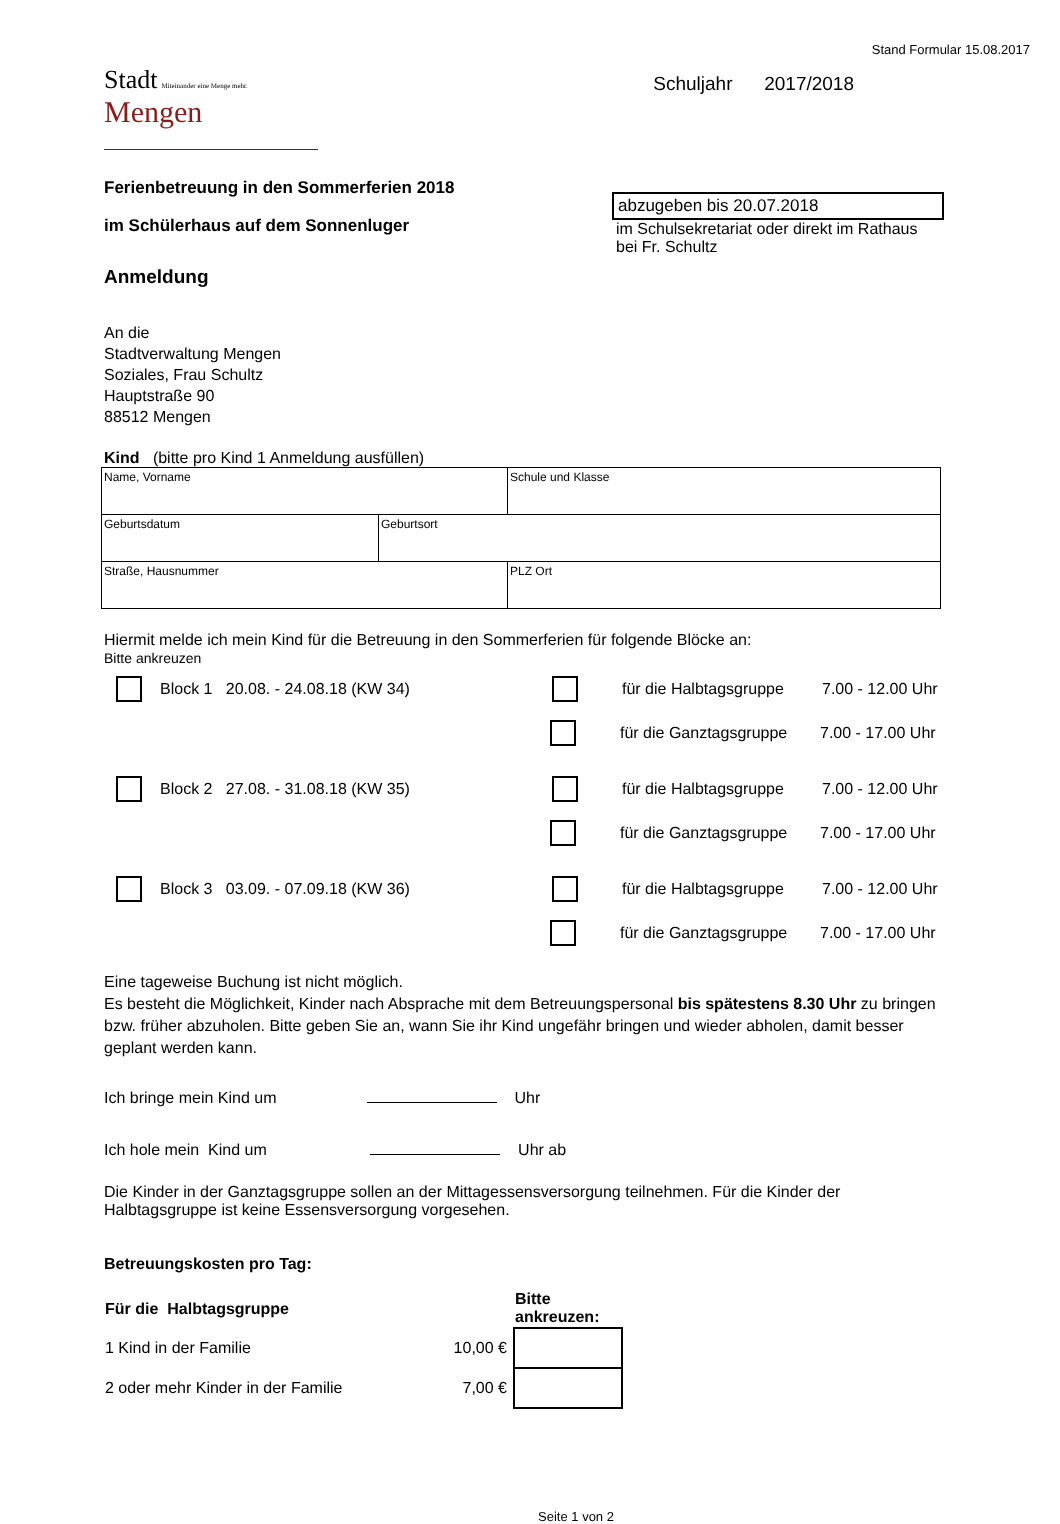Stand Formular 15.08.2017
Stadt Miteinander eine Menge mehr.
Mengen
Schuljahr 2017/2018
Ferienbetreuung in den Sommerferien 2018
im Schülerhaus auf dem Sonnenluger
Anmeldung
abzugeben bis 20.07.2018
im Schulsekretariat oder direkt im Rathaus
bei Fr. Schultz
An die
Stadtverwaltung Mengen
Soziales, Frau Schultz
Hauptstraße 90
88512 Mengen
Kind (bitte pro Kind 1 Anmeldung ausfüllen)
| Name, Vorname | | Schule und Klasse |
| Geburtsdatum | Geburtsort | |
| Straße, Hausnummer | | PLZ Ort |
Hiermit melde ich mein Kind für die Betreuung in den Sommerferien für folgende Blöcke an:
Bitte ankreuzen
Block 1 20.08. - 24.08.18 (KW 34) für die Halbtagsgruppe 7.00 - 12.00 Uhr
für die Ganztagsgruppe 7.00 - 17.00 Uhr
Block 2 27.08. - 31.08.18 (KW 35) für die Halbtagsgruppe 7.00 - 12.00 Uhr
für die Ganztagsgruppe 7.00 - 17.00 Uhr
Block 3 03.09. - 07.09.18 (KW 36) für die Halbtagsgruppe 7.00 - 12.00 Uhr
für die Ganztagsgruppe 7.00 - 17.00 Uhr
Eine tageweise Buchung ist nicht möglich.
Es besteht die Möglichkeit, Kinder nach Absprache mit dem Betreuungspersonal bis spätestens 8.30 Uhr zu bringen bzw. früher abzuholen. Bitte geben Sie an, wann Sie ihr Kind ungefähr bringen und wieder abholen, damit besser geplant werden kann.
Ich bringe mein Kind um Uhr
Ich hole mein Kind um Uhr ab
Die Kinder in der Ganztagsgruppe sollen an der Mittagessensversorgung teilnehmen. Für die Kinder der Halbtagsgruppe ist keine Essensversorgung vorgesehen.
Betreuungskosten pro Tag:
| Für die Halbtagsgruppe | | Bitte ankreuzen: |
| --- | --- | --- |
| 1 Kind in der Familie | 10,00 € | |
| 2 oder mehr Kinder in der Familie | 7,00 € | |
Seite 1 von 2